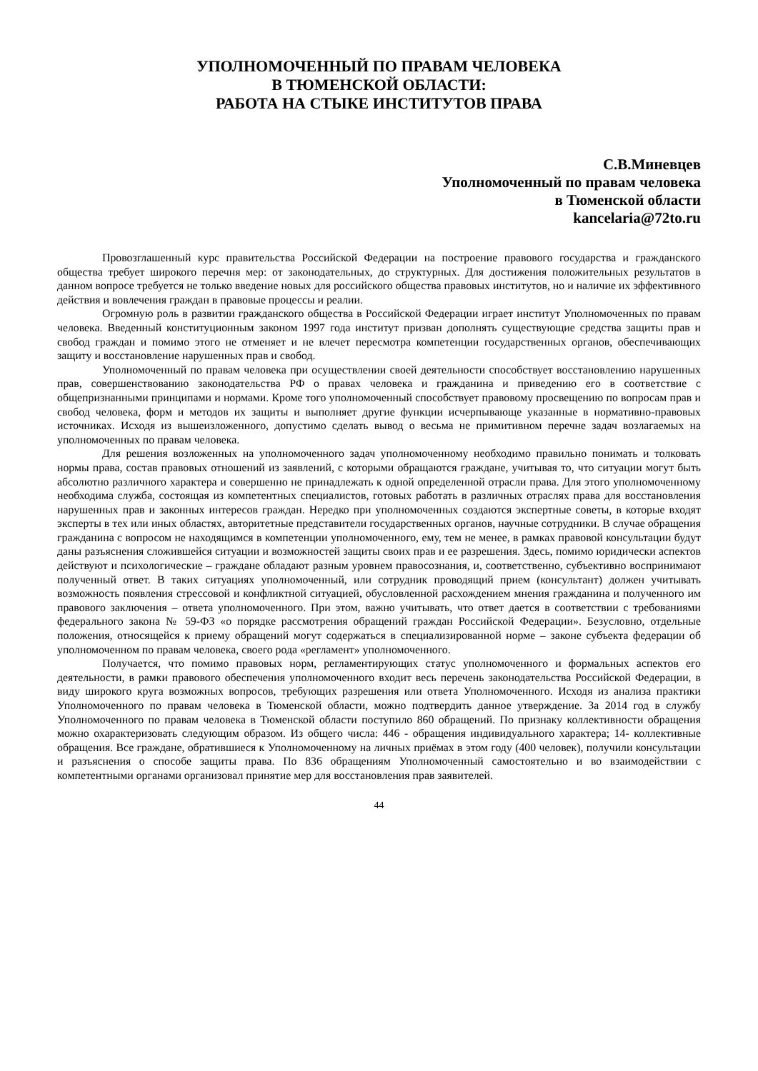УПОЛНОМОЧЕННЫЙ ПО ПРАВАМ ЧЕЛОВЕКА
В ТЮМЕНСКОЙ ОБЛАСТИ:
РАБОТА НА СТЫКЕ ИНСТИТУТОВ ПРАВА
С.В.Миневцев
Уполномоченный по правам человека
в Тюменской области
kancelaria@72to.ru
Провозглашенный курс правительства Российской Федерации на построение правового государства и гражданского общества требует широкого перечня мер: от законодательных, до структурных. Для достижения положительных результатов в данном вопросе требуется не только введение новых для российского общества правовых институтов, но и наличие их эффективного действия и вовлечения граждан в правовые процессы и реалии.
Огромную роль в развитии гражданского общества в Российской Федерации играет институт Уполномоченных по правам человека. Введенный конституционным законом 1997 года институт призван дополнять существующие средства защиты прав и свобод граждан и помимо этого не отменяет и не влечет пересмотра компетенции государственных органов, обеспечивающих защиту и восстановление нарушенных прав и свобод.
Уполномоченный по правам человека при осуществлении своей деятельности способствует восстановлению нарушенных прав, совершенствованию законодательства РФ о правах человека и гражданина и приведению его в соответствие с общепризнанными принципами и нормами. Кроме того уполномоченный способствует правовому просвещению по вопросам прав и свобод человека, форм и методов их защиты и выполняет другие функции исчерпывающе указанные в нормативно-правовых источниках. Исходя из вышеизложенного, допустимо сделать вывод о весьма не примитивном перечне задач возлагаемых на уполномоченных по правам человека.
Для решения возложенных на уполномоченного задач уполномоченному необходимо правильно понимать и толковать нормы права, состав правовых отношений из заявлений, с которыми обращаются граждане, учитывая то, что ситуации могут быть абсолютно различного характера и совершенно не принадлежать к одной определенной отрасли права. Для этого уполномоченному необходима служба, состоящая из компетентных специалистов, готовых работать в различных отраслях права для восстановления нарушенных прав и законных интересов граждан. Нередко при уполномоченных создаются экспертные советы, в которые входят эксперты в тех или иных областях, авторитетные представители государственных органов, научные сотрудники. В случае обращения гражданина с вопросом не находящимся в компетенции уполномоченного, ему, тем не менее, в рамках правовой консультации будут даны разъяснения сложившейся ситуации и возможностей защиты своих прав и ее разрешения. Здесь, помимо юридически аспектов действуют и психологические – граждане обладают разным уровнем правосознания, и, соответственно, субъективно воспринимают полученный ответ. В таких ситуациях уполномоченный, или сотрудник проводящий прием (консультант) должен учитывать возможность появления стрессовой и конфликтной ситуацией, обусловленной расхождением мнения гражданина и полученного им правового заключения – ответа уполномоченного. При этом, важно учитывать, что ответ дается в соответствии с требованиями федерального закона № 59-ФЗ «о порядке рассмотрения обращений граждан Российской Федерации». Безусловно, отдельные положения, относящейся к приему обращений могут содержаться в специализированной норме – законе субъекта федерации об уполномоченном по правам человека, своего рода «регламент» уполномоченного.
Получается, что помимо правовых норм, регламентирующих статус уполномоченного и формальных аспектов его деятельности, в рамки правового обеспечения уполномоченного входит весь перечень законодательства Российской Федерации, в виду широкого круга возможных вопросов, требующих разрешения или ответа Уполномоченного. Исходя из анализа практики Уполномоченного по правам человека в Тюменской области, можно подтвердить данное утверждение. За 2014 год в службу Уполномоченного по правам человека в Тюменской области поступило 860 обращений. По признаку коллективности обращения можно охарактеризовать следующим образом. Из общего числа: 446 - обращения индивидуального характера; 14- коллективные обращения. Все граждане, обратившиеся к Уполномоченному на личных приёмах в этом году (400 человек), получили консультации и разъяснения о способе защиты права. По 836 обращениям Уполномоченный самостоятельно и во взаимодействии с компетентными органами организовал принятие мер для восстановления прав заявителей.
44